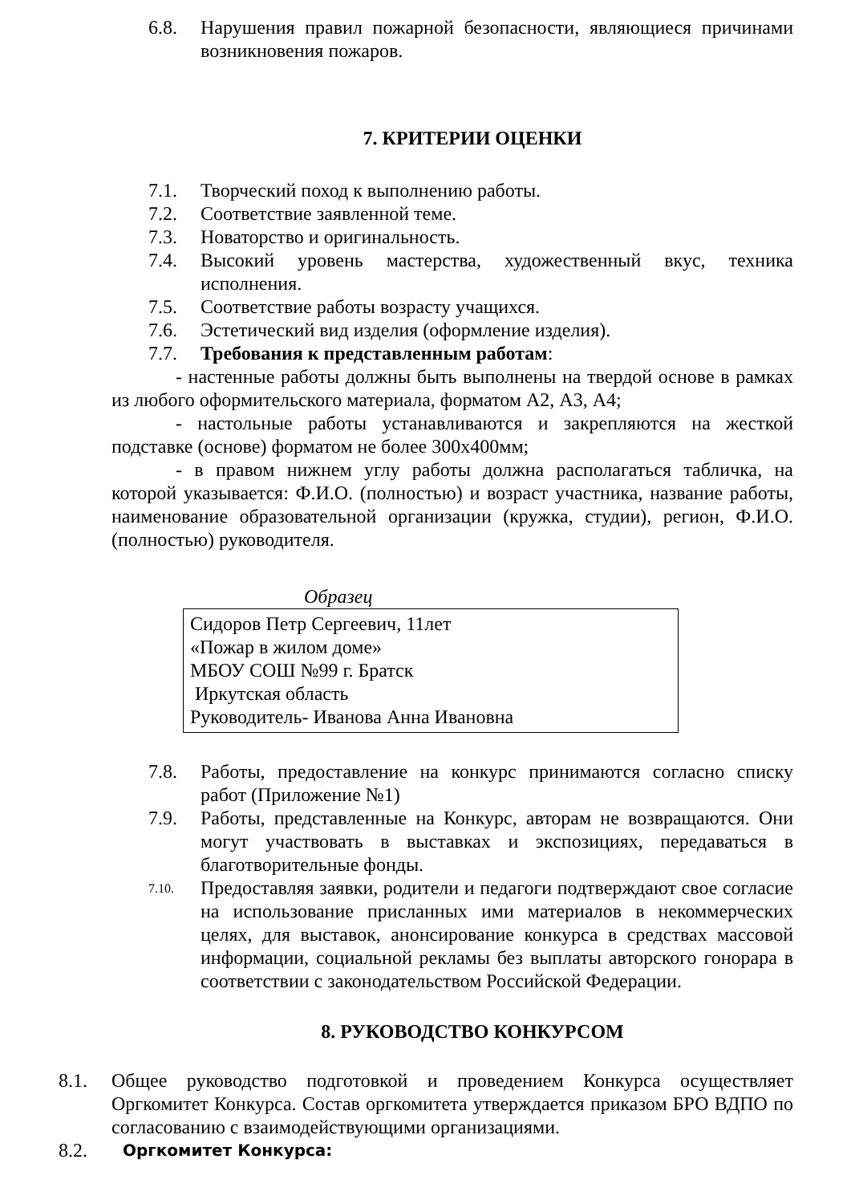6.8. Нарушения правил пожарной безопасности, являющиеся причинами возникновения пожаров.
7. КРИТЕРИИ ОЦЕНКИ
7.1. Творческий поход к выполнению работы.
7.2. Соответствие заявленной теме.
7.3. Новаторство и оригинальность.
7.4. Высокий уровень мастерства, художественный вкус, техника исполнения.
7.5. Соответствие работы возрасту учащихся.
7.6. Эстетический вид изделия (оформление изделия).
7.7. Требования к представленным работам:
- настенные работы должны быть выполнены на твердой основе в рамках из любого оформительского материала, форматом А2, А3, А4;
- настольные работы устанавливаются и закрепляются на жесткой подставке (основе) форматом не более 300х400мм;
- в правом нижнем углу работы должна располагаться табличка, на которой указывается: Ф.И.О. (полностью) и возраст участника, название работы, наименование образовательной организации (кружка, студии), регион, Ф.И.О. (полностью) руководителя.
Образец
Сидоров Петр Сергеевич, 11лет
«Пожар в жилом доме»
МБОУ СОШ №99 г. Братск
Иркутская область
Руководитель- Иванова Анна Ивановна
7.8. Работы, предоставление на конкурс принимаются согласно списку работ (Приложение №1)
7.9. Работы, представленные на Конкурс, авторам не возвращаются. Они могут участвовать в выставках и экспозициях, передаваться в благотворительные фонды.
7.10.
Предоставляя заявки, родители и педагоги подтверждают свое согласие на использование присланных ими материалов в некоммерческих целях, для выставок, анонсирование конкурса в средствах массовой информации, социальной рекламы без выплаты авторского гонорара в соответствии с законодательством Российской Федерации.
8. РУКОВОДСТВО КОНКУРСОМ
8.1. Общее руководство подготовкой и проведением Конкурса осуществляет Оргкомитет Конкурса. Состав оргкомитета утверждается приказом БРО ВДПО по согласованию с взаимодействующими организациями.
8.2.
Оргкомитет Конкурса: